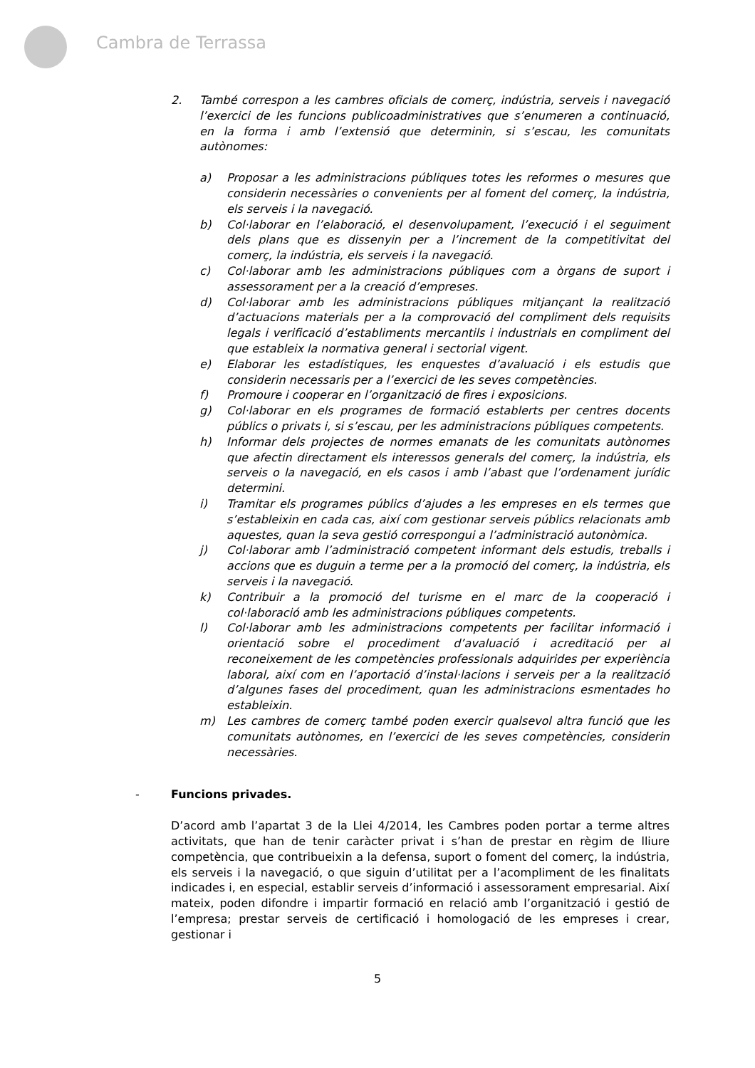Cambra de Terrassa
2. També correspon a les cambres oficials de comerç, indústria, serveis i navegació l’exercici de les funcions publicoadministratives que s’enumeren a continuació, en la forma i amb l’extensió que determinin, si s’escau, les comunitats autònomes:
a) Proposar a les administracions públiques totes les reformes o mesures que considerin necessàries o convenients per al foment del comerç, la indústria, els serveis i la navegació.
b) Col·laborar en l’elaboració, el desenvolupament, l’execució i el seguiment dels plans que es dissenyin per a l’increment de la competitivitat del comerç, la indústria, els serveis i la navegació.
c) Col·laborar amb les administracions públiques com a òrgans de suport i assessorament per a la creació d’empreses.
d) Col·laborar amb les administracions públiques mitjançant la realització d’actuacions materials per a la comprovació del compliment dels requisits legals i verificació d’establiments mercantils i industrials en compliment del que estableix la normativa general i sectorial vigent.
e) Elaborar les estadístiques, les enquestes d’avaluació i els estudis que considerin necessaris per a l’exercici de les seves competències.
f) Promoure i cooperar en l’organització de fires i exposicions.
g) Col·laborar en els programes de formació establerts per centres docents públics o privats i, si s’escau, per les administracions públiques competents.
h) Informar dels projectes de normes emanats de les comunitats autònomes que afectin directament els interessos generals del comerç, la indústria, els serveis o la navegació, en els casos i amb l’abast que l’ordenament jurídic determini.
i) Tramitar els programes públics d’ajudes a les empreses en els termes que s’estableixin en cada cas, així com gestionar serveis públics relacionats amb aquestes, quan la seva gestió correspongui a l’administració autonòmica.
j) Col·laborar amb l’administració competent informant dels estudis, treballs i accions que es duguin a terme per a la promoció del comerç, la indústria, els serveis i la navegació.
k) Contribuir a la promoció del turisme en el marc de la cooperació i col·laboració amb les administracions públiques competents.
l) Col·laborar amb les administracions competents per facilitar informació i orientació sobre el procediment d’avaluació i acreditació per al reconeixement de les competències professionals adquirides per experiència laboral, així com en l’aportació d’instal·lacions i serveis per a la realització d’algunes fases del procediment, quan les administracions esmentades ho estableixin.
m) Les cambres de comerç també poden exercir qualsevol altra funció que les comunitats autònomes, en l’exercici de les seves competències, considerin necessàries.
- Funcions privades.
D’acord amb l’apartat 3 de la Llei 4/2014, les Cambres poden portar a terme altres activitats, que han de tenir caràcter privat i s’han de prestar en règim de lliure competència, que contribueixin a la defensa, suport o foment del comerç, la indústria, els serveis i la navegació, o que siguin d’utilitat per a l’acompliment de les finalitats indicades i, en especial, establir serveis d’informació i assessorament empresarial. Així mateix, poden difondre i impartir formació en relació amb l’organització i gestió de l’empresa; prestar serveis de certificació i homologació de les empreses i crear, gestionar i
5